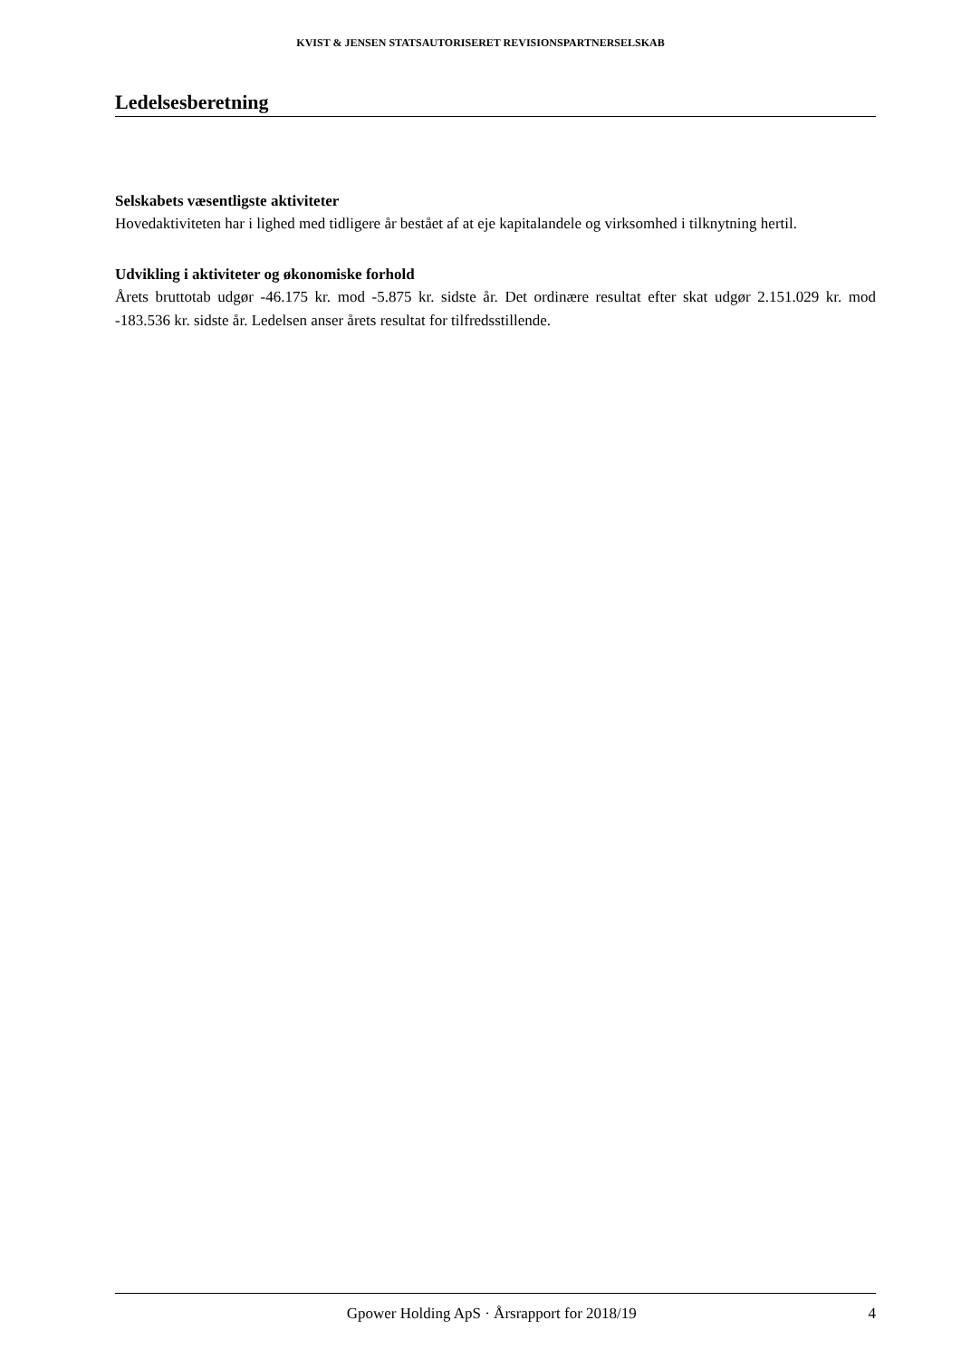KVIST & JENSEN STATSAUTORISERET REVISIONSPARTNERSELSKAB
Ledelsesberetning
Selskabets væsentligste aktiviteter
Hovedaktiviteten har i lighed med tidligere år bestået af at eje kapitalandele og virksomhed i tilknytning hertil.
Udvikling i aktiviteter og økonomiske forhold
Årets bruttotab udgør -46.175 kr. mod -5.875 kr. sidste år. Det ordinære resultat efter skat udgør 2.151.029 kr. mod -183.536 kr. sidste år. Ledelsen anser årets resultat for tilfredsstillende.
Gpower Holding ApS · Årsrapport for 2018/19 4